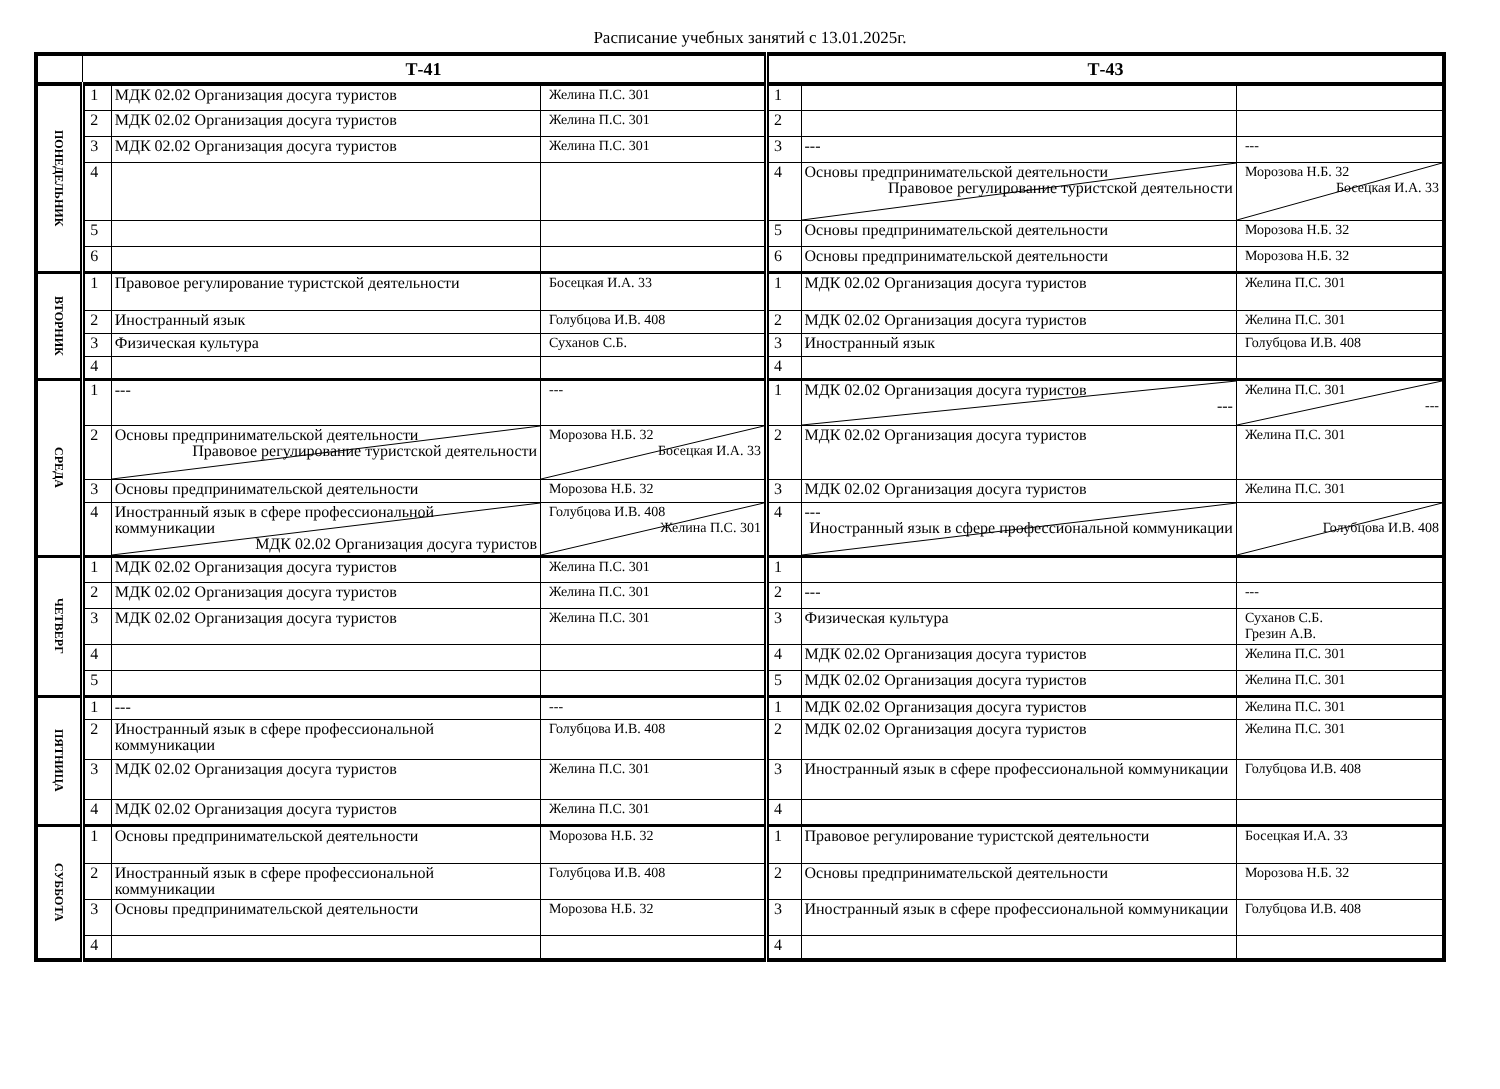Расписание учебных занятий с 13.01.2025г.
| | Т-41 | | | Т-43 | | |
| --- | --- | --- | --- | --- | --- | --- |
| ПОНЕДЕЛЬНИК | 1 | МДК 02.02 Организация досуга туристов | Желина П.С. 301 | 1 | | |
| | 2 | МДК 02.02 Организация досуга туристов | Желина П.С. 301 | 2 | | |
| | 3 | МДК 02.02 Организация досуга туристов | Желина П.С. 301 | 3 | --- | --- |
| | 4 | | | 4 | Основы предпринимательской деятельности Правовое регулирование туристской деятельности | Морозова Н.Б. 32 Босецкая И.А. 33 |
| | 5 | | | 5 | Основы предпринимательской деятельности | Морозова Н.Б. 32 |
| | 6 | | | 6 | Основы предпринимательской деятельности | Морозова Н.Б. 32 |
| ВТОРНИК | 1 | Правовое регулирование туристской деятельности | Босецкая И.А. 33 | 1 | МДК 02.02 Организация досуга туристов | Желина П.С. 301 |
| | 2 | Иностранный язык | Голубцова И.В. 408 | 2 | МДК 02.02 Организация досуга туристов | Желина П.С. 301 |
| | 3 | Физическая культура | Суханов С.Б. | 3 | Иностранный язык | Голубцова И.В. 408 |
| | 4 | | | 4 | | |
| СРЕДА | 1 | --- | --- | 1 | МДК 02.02 Организация досуга туристов --- | Желина П.С. 301 --- |
| | 2 | Основы предпринимательской деятельности Правовое регулирование туристской деятельности | Морозова Н.Б. 32 Босецкая И.А. 33 | 2 | МДК 02.02 Организация досуга туристов | Желина П.С. 301 |
| | 3 | Основы предпринимательской деятельности | Морозова Н.Б. 32 | 3 | МДК 02.02 Организация досуга туристов | Желина П.С. 301 |
| | 4 | Иностранный язык в сфере профессиональной коммуникации МДК 02.02 Организация досуга туристов | Голубцова И.В. 408 Желина П.С. 301 | 4 | --- Иностранный язык в сфере профессиональной коммуникации | Голубцова И.В. 408 |
| ЧЕТВЕРГ | 1 | МДК 02.02 Организация досуга туристов | Желина П.С. 301 | 1 | | |
| | 2 | МДК 02.02 Организация досуга туристов | Желина П.С. 301 | 2 | --- | --- |
| | 3 | МДК 02.02 Организация досуга туристов | Желина П.С. 301 | 3 | Физическая культура | Суханов С.Б. Грезин А.В. |
| | 4 | | | 4 | МДК 02.02 Организация досуга туристов | Желина П.С. 301 |
| | 5 | | | 5 | МДК 02.02 Организация досуга туристов | Желина П.С. 301 |
| ПЯТНИЦА | 1 | --- | --- | 1 | МДК 02.02 Организация досуга туристов | Желина П.С. 301 |
| | 2 | Иностранный язык в сфере профессиональной коммуникации | Голубцова И.В. 408 | 2 | МДК 02.02 Организация досуга туристов | Желина П.С. 301 |
| | 3 | МДК 02.02 Организация досуга туристов | Желина П.С. 301 | 3 | Иностранный язык в сфере профессиональной коммуникации | Голубцова И.В. 408 |
| | 4 | МДК 02.02 Организация досуга туристов | Желина П.С. 301 | 4 | | |
| СУББОТА | 1 | Основы предпринимательской деятельности | Морозова Н.Б. 32 | 1 | Правовое регулирование туристской деятельности | Босецкая И.А. 33 |
| | 2 | Иностранный язык в сфере профессиональной коммуникации | Голубцова И.В. 408 | 2 | Основы предпринимательской деятельности | Морозова Н.Б. 32 |
| | 3 | Основы предпринимательской деятельности | Морозова Н.Б. 32 | 3 | Иностранный язык в сфере профессиональной коммуникации | Голубцова И.В. 408 |
| | 4 | | | 4 | | |